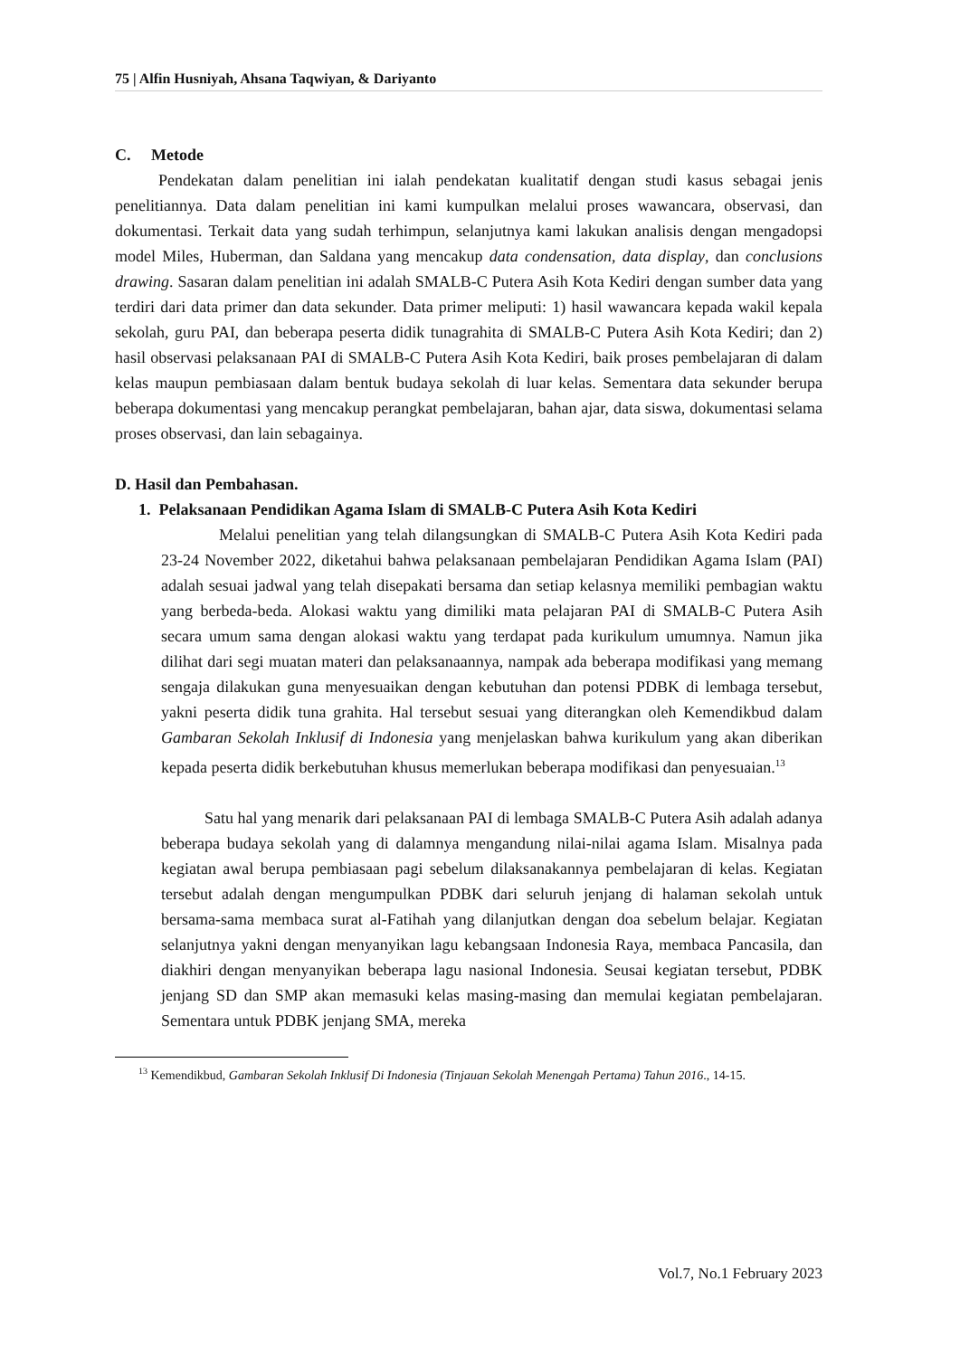75 | Alfin Husniyah, Ahsana Taqwiyan, & Dariyanto
C. Metode
Pendekatan dalam penelitian ini ialah pendekatan kualitatif dengan studi kasus sebagai jenis penelitiannya. Data dalam penelitian ini kami kumpulkan melalui proses wawancara, observasi, dan dokumentasi. Terkait data yang sudah terhimpun, selanjutnya kami lakukan analisis dengan mengadopsi model Miles, Huberman, dan Saldana yang mencakup data condensation, data display, dan conclusions drawing. Sasaran dalam penelitian ini adalah SMALB-C Putera Asih Kota Kediri dengan sumber data yang terdiri dari data primer dan data sekunder. Data primer meliputi: 1) hasil wawancara kepada wakil kepala sekolah, guru PAI, dan beberapa peserta didik tunagrahita di SMALB-C Putera Asih Kota Kediri; dan 2) hasil observasi pelaksanaan PAI di SMALB-C Putera Asih Kota Kediri, baik proses pembelajaran di dalam kelas maupun pembiasaan dalam bentuk budaya sekolah di luar kelas. Sementara data sekunder berupa beberapa dokumentasi yang mencakup perangkat pembelajaran, bahan ajar, data siswa, dokumentasi selama proses observasi, dan lain sebagainya.
D. Hasil dan Pembahasan.
1. Pelaksanaan Pendidikan Agama Islam di SMALB-C Putera Asih Kota Kediri
Melalui penelitian yang telah dilangsungkan di SMALB-C Putera Asih Kota Kediri pada 23-24 November 2022, diketahui bahwa pelaksanaan pembelajaran Pendidikan Agama Islam (PAI) adalah sesuai jadwal yang telah disepakati bersama dan setiap kelasnya memiliki pembagian waktu yang berbeda-beda. Alokasi waktu yang dimiliki mata pelajaran PAI di SMALB-C Putera Asih secara umum sama dengan alokasi waktu yang terdapat pada kurikulum umumnya. Namun jika dilihat dari segi muatan materi dan pelaksanaannya, nampak ada beberapa modifikasi yang memang sengaja dilakukan guna menyesuaikan dengan kebutuhan dan potensi PDBK di lembaga tersebut, yakni peserta didik tuna grahita. Hal tersebut sesuai yang diterangkan oleh Kemendikbud dalam Gambaran Sekolah Inklusif di Indonesia yang menjelaskan bahwa kurikulum yang akan diberikan kepada peserta didik berkebutuhan khusus memerlukan beberapa modifikasi dan penyesuaian.<sup>13</sup>
Satu hal yang menarik dari pelaksanaan PAI di lembaga SMALB-C Putera Asih adalah adanya beberapa budaya sekolah yang di dalamnya mengandung nilai-nilai agama Islam. Misalnya pada kegiatan awal berupa pembiasaan pagi sebelum dilaksanakannya pembelajaran di kelas. Kegiatan tersebut adalah dengan mengumpulkan PDBK dari seluruh jenjang di halaman sekolah untuk bersama-sama membaca surat al-Fatihah yang dilanjutkan dengan doa sebelum belajar. Kegiatan selanjutnya yakni dengan menyanyikan lagu kebangsaan Indonesia Raya, membaca Pancasila, dan diakhiri dengan menyanyikan beberapa lagu nasional Indonesia. Seusai kegiatan tersebut, PDBK jenjang SD dan SMP akan memasuki kelas masing-masing dan memulai kegiatan pembelajaran. Sementara untuk PDBK jenjang SMA, mereka
<sup>13</sup> Kemendikbud, Gambaran Sekolah Inklusif Di Indonesia (Tinjauan Sekolah Menengah Pertama) Tahun 2016., 14-15.
Vol.7, No.1 February 2023